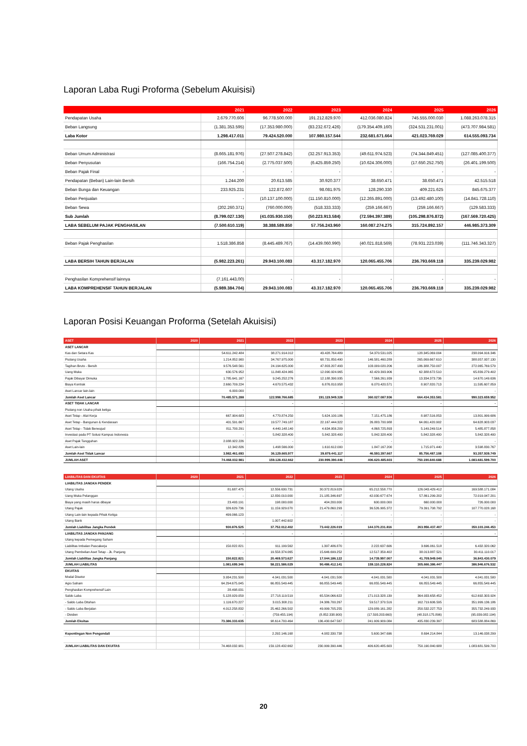Laporan Laba Rugi Proforma (Sebelum Akuisisi)
| | 2021 | 2022 | 2023 | 2024 | 2025 | 2026 |
| --- | --- | --- | --- | --- | --- | --- |
| Pendapatan Usaha | 2.679.770.606 | 96.778.500.000 | 191.212.829.970 | 412.036.080.824 | 745.555.000.030 | 1.088.263.078.315 |
| Beban Langsung | (1.381.353.595) | (17.353.980.000) | (83.232.672.426) | (179.354.409.160) | (324.531.231.001) | (473.707.984.581) |
| Laba Kotor | 1.298.417.011 | 79.424.520.000 | 107.980.157.544 | 232.681.671.664 | 421.023.769.029 | 614.555.093.734 |
| Beban Umum Administrasi | (8.665.181.976) | (27.507.278.842) | (32.257.913.353) | (49.611.974.523) | (74.344.849.451) | (127.085.400.377) |
| Beban Penyusutan | (166.754.214) | (2.775.037.500) | (6.425.859.250) | (10.624.306.000) | (17.650.252.750) | (26.401.199.500) |
| Beban Pajak Final | - | - | - | - | - | - |
| Pendapatan (Beban) Lain-lain Bersih | 1.244.200 | 20.613.585 | 30.920.377 | 38.650.471 | 38.650.471 | 42.515.518 |
| Beban Bunga dan Keuangan | 233.925.231 | 122.872.607 | 98.081.975 | 128.290.330 | 409.221.625 | 845.675.377 |
| Beban Penjualan | - | (10.137.100.000) | (11.150.810.000) | (12.265.891.000) | (13.492.480.100) | (14.841.728.110) |
| Beban Sewa | (202.260.371) | (760.000.000) | (518.333.333) | (259.166.667) | (259.166.667) | (129.583.333) |
| Sub Jumlah | (8.799.027.130) | (41.035.930.150) | (50.223.913.584) | (72.594.397.389) | (105.298.876.872) | (167.569.720.425) |
| LABA SEBELUM PAJAK PENGHASILAN | (7.500.610.119) | 38.388.589.850 | 57.756.243.960 | 160.087.274.275 | 315.724.892.157 | 446.985.373.309 |
| Beban Pajak Penghasilan | 1.518.386.858 | (8.445.489.767) | (14.439.060.990) | (40.021.818.569) | (78.931.223.039) | (111.746.343.327) |
| LABA BERSIH TAHUN BERJALAN | (5.982.223.261) | 29.943.100.083 | 43.317.182.970 | 120.065.455.706 | 236.793.669.118 | 335.239.029.982 |
| Penghasilan Komprehensif lainnya | (7.161.443,00) | - | - | - | - | - |
| LABA KOMPREHENSIF TAHUN BERJALAN | (5.989.384.704) | 29.943.100.083 | 43.317.182.970 | 120.065.455.706 | 236.793.669.118 | 335.239.029.982 |
Laporan Posisi Keuangan Proforma (Setelah Akuisisi)
| ASET | 2020 | 2021 | 2022 | 2023 | 2024 | 2025 | 2026 |
| --- | --- | --- | --- | --- | --- | --- | --- |
| ASET LANCAR | | | | | | | |
| Kas dan Setara Kas | | 54.611.242.484 | 38.271.914.012 | 43.428.764.489 | 54.370.531.025 | 128.345.069.004 | 238.094.916.346 |
| Piutang Usaha | | 1.214.852.900 | 34.767.975.000 | 68.731.850.490 | 146.581.460.289 | 265.069.667.610 | 388.057.937.130 |
| Tagihan Bruto - Bersih | | 9.576.548.561 | 24.194.625.000 | 47.803.207.493 | 103.009.020.206 | 186.388.750.007 | 272.065.769.579 |
| Uang Muka | | 630.576.952 | 11.848.424.965 | 12.090.924.965 | 42.429.393.906 | 62.388.672.510 | 65.839.279.402 |
| Pajak Dibayar Dimuka | | 1.785.641.167 | 9.245.252.276 | 12.188.390.935 | 7.566.261.939 | 13.334.373.736 | 14.670.149.636 |
| Biaya Kontrak | | 2.660.709.224 | 4.670.575.432 | 6.876.810.958 | 6.070.420.571 | 8.907.820.713 | 11.595.607.859 |
| Aset Lancar lain-lain | | 6.000.000 | - | - | - | - | - |
| Jumlah Aset Lancar | | 70.485.571.288 | 122.998.766.685 | 191.119.949.328 | 360.027.087.936 | 664.434.353.581 | 990.323.659.952 |
| ASET TIDAK LANCAR | | | - | - | - | - | - |
| Piutang non Usaha pihak ketiga | | - | | | | | |
| Aset Tetap - Alat Kerja | | 667.904.683 | 4.770.874.250 | 5.624.100.186 | 7.151.475.186 | 8.987.516.853 | 13.801.999.686 |
| Aset Tetap - Bangunan & Kendaraan | | 401.591.667 | 19.577.749.187 | 22.167.444.322 | 26.883.700.988 | 64.061.420.902 | 64.628.903.037 |
| Aset Tetap - Tidak Berwujud | | 811.700.291 | 4.440.148.140 | 4.634.956.209 | 4.868.725.893 | 5.149.249.514 | 5.485.877.858 |
| Investasi pada PT Solusi Kampus Indonesia | | - | 5.842.328.400 | 5.842.328.400 | 5.842.328.400 | 5.842.328.400 | 5.842.328.400 |
| Aset Pajak Tangguhan | | 2.088.922.226 | - | - | - | - | - |
| Aset Lain-lain | | 12.342.826 | 1.498.566.000 | 1.610.612.000 | 1.847.167.200 | 1.715.971.440 | 3.598.830.767 |
| Jumlah Aset Tidak Lancar | | 3.982.461.693 | 36.129.665.977 | 39.879.441.117 | 46.593.397.667 | 85.756.487.108 | 93.357.939.749 |
| JUMLAH ASET | | 74.468.032.981 | 159.128.432.662 | 230.999.390.446 | 406.620.485.603 | 750.190.840.688 | 1.083.681.599.700 |
| LIABILITAS DAN EKUITAS | 2020 | 2021 | 2022 | 2023 | 2024 | 2025 | 2026 |
| --- | --- | --- | --- | --- | --- | --- | --- |
| LIABILITAS JANGKA PENDEK | | | | | | | |
| Utang Usaha | | 81.687.475 | 12.556.630.731 | 30.372.819.029 | 65.212.558.770 | 126.043.429.412 | 169.588.171.084 |
| Uang Muka Pelanggan | | - | 12.830.010.000 | 21.185.346.697 | 42.030.677.674 | 57.861.299.202 | 72.019.047.201 |
| Biaya yang masih harus dibayar | | 23.493.191 | 198.000.000 | 404.200.000 | 600.000.000 | 660.000.000 | 726.000.000 |
| Utang Pajak | | 326.629.736 | 11.159.929.070 | 21.479.860.293 | 36.526.995.372 | 79.391.708.792 | 107.770.028.168 |
| Utang Lain-lain kepada Pihak Ketiga | | 499.066.123 | - | - | - | - | - |
| Utang Bank | | | 1.007.442.602 | - | - | - | - |
| Jumlah Liabilitas Jangka Pendek | | 930.876.525 | 37.752.012.402 | 73.442.226.019 | 144.370.231.816 | 263.956.437.407 | 350.103.246.453 |
| LIABILITAS JANGKA PANJANG | | - | - | - | - | - | - |
| Utang kepada Pemegang Saham | | | | | | | |
| Liabilitas Imbalan Pascakerja | | 150.822.821 | 911.199.562 | 1.397.486.870 | 2.222.637.606 | 3.696.061.518 | 6.432.320.062 |
| Utang Pembelian Aset Tetap - Jk. Panjang | | - | 19.558.374.065 | 15.646.699.252 | 12.517.359.402 | 38.013.887.521 | 30.411.110.017 |
| Jumlah Liabilitas Jangka Panjang | | 150.822.821 | 20.469.573.627 | 17.044.186.122 | 14.739.997.007 | 41.709.949.040 | 36.843.430.079 |
| JUMLAH LIABILITAS | | 1.081.699.346 | 58.221.586.029 | 90.486.412.141 | 159.110.228.824 | 305.666.386.447 | 386.946.676.532 |
| EKUITAS | | | | | | | |
| Modal Disetor | | 3.934.231.500 | 4.041.031.500 | 4.041.031.500 | 4.041.031.500 | 4.041.031.500 | 4.041.031.500 |
| Agio Saham | | 64.294.675.045 | 66.855.549.445 | 66.855.549.445 | 66.855.549.445 | 66.855.549.445 | 66.855.549.445 |
| Penghasilan Komprehensif Lain | | 28.498.031 | - | - | - | - | - |
| Saldo Laba | | 5.128.929.059 | 27.718.119.519 | 65.534.066.622 | 171.013.328.139 | 364.933.658.452 | 612.692.303.924 |
| - Saldo Laba Ditahan | | 1.116.670.227 | 3.015.308.211 | 24.386.700.267 | 59.517.370.516 | 162.719.606.595 | 351.999.136.186 |
| - Saldo Laba Berjalan | | 4.012.258.832 | 25.462.266.502 | 49.999.705.255 | 129.089.161.282 | 250.532.227.753 | 355.732.249.933 |
| - Dividen | | - | (759.455.194) | (8.852.338.900) | (17.593.203.660) | (48.318.175.896) | (95.039.082.194) |
| Jumlah Ekuitas | | 73.386.333.635 | 98.614.700.464 | 136.430.647.567 | 241.909.909.084 | 435.830.239.397 | 683.588.884.869 |
| Kepentingan Non Pengendali | | | 2.292.146.168 | 4.082.330.738 | 5.600.347.696 | 8.694.214.844 | 13.146.038.299 |
| JUMLAH LIABILITAS DAN EKUITAS | | 74.468.032.981 | 159.128.432.662 | 230.999.390.446 | 406.620.485.603 | 750.190.840.688 | 1.083.681.599.700 |
20